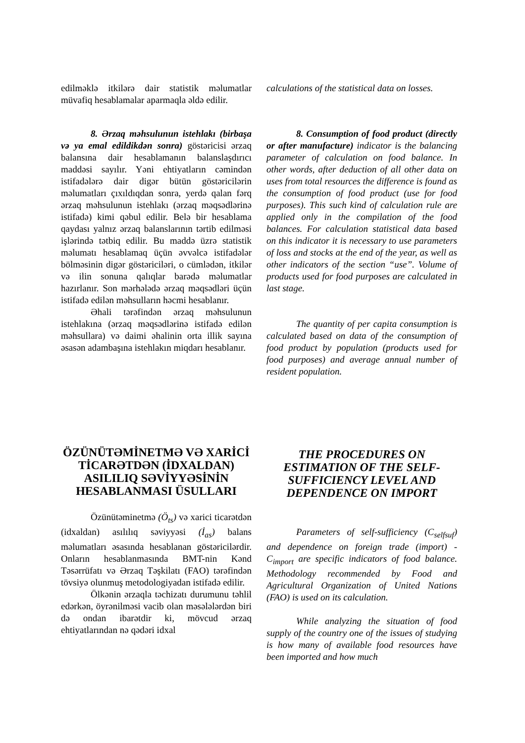edilməklə itkilərə dair statistik məlumatlar müvafiq hesablamalar aparmaqla əldə edilir.
calculations of the statistical data on losses.
8. Ərzaq məhsulunun istehlakı (birbaşa və ya emal edildikdən sonra) göstəricisi ərzaq balansına dair hesablamanın balanslaşdırıcı maddəsi sayılır. Yəni ehtiyatların cəmindən istifadələrə dair digər bütün göstəricilərin məlumatları çıxıldıqdan sonra, yerdə qalan fərq ərzaq məhsulunun istehlakı (ərzaq məqsədlərinə istifadə) kimi qəbul edilir. Belə bir hesablama qaydası yalnız ərzaq balanslarının tərtib edilməsi işlərində tətbiq edilir. Bu maddə üzrə statistik məlumatı hesablamaq üçün əvvəlcə istifadələr bölməsinin digər göstəriciləri, o cümlədən, itkilər və ilin sonuna qalıqlar barədə məlumatlar hazırlanır. Son mərhələdə ərzaq məqsədləri üçün istifadə edilən məhsulların həcmi hesablanır.
Əhali tərəfindən ərzaq məhsulunun istehlakına (ərzaq məqsədlərinə istifadə edilən məhsullara) və daimi əhalinin orta illik sayına əsasən adambaşına istehlakın miqdarı hesablanır.
8. Consumption of food product (directly or after manufacture) indicator is the balancing parameter of calculation on food balance. In other words, after deduction of all other data on uses from total resources the difference is found as the consumption of food product (use for food purposes). This such kind of calculation rule are applied only in the compilation of the food balances. For calculation statistical data based on this indicator it is necessary to use parameters of loss and stocks at the end of the year, as well as other indicators of the section “use”. Volume of products used for food purposes are calculated in last stage.
The quantity of per capita consumption is calculated based on data of the consumption of food product by population (products used for food purposes) and average annual number of resident population.
ÖZÜNÜTƏMİNETMƏ VƏ XARİCİ TİCARƏTDƏN (İDXALDAN) ASILILIQ SƏVİYYƏSİNİN HESABLANMASI ÜSULLARI
Özünütəminetmə (Ö<sub>ts</sub>) və xarici ticarətdən (idxaldan) asılılıq səviyyəsi (İ<sub>as</sub>) balans məlumatları əsasında hesablanan göstəricilərdir. Onların hesablanmasında BMT-nin Kənd Təsərrüfatı və Ərzaq Təşkilatı (FAO) tərəfindən tövsiyə olunmuş metodologiyadan istifadə edilir.
Ölkənin ərzaqla təchizatı durumunu təhlil edərkən, öyrənilməsi vacib olan məsələlərdən biri də ondan ibarətdir ki, mövcud ərzaq ehtiyatlarından nə qədəri idxal
THE PROCEDURES ON ESTIMATION OF THE SELF-SUFFICIENCY LEVEL AND DEPENDENCE ON IMPORT
Parameters of self-sufficiency (C<sub>selfsuf</sub>) and dependence on foreign trade (import) - C<sub>import</sub> are specific indicators of food balance. Methodology recommended by Food and Agricultural Organization of United Nations (FAO) is used on its calculation.
While analyzing the situation of food supply of the country one of the issues of studying is how many of available food resources have been imported and how much